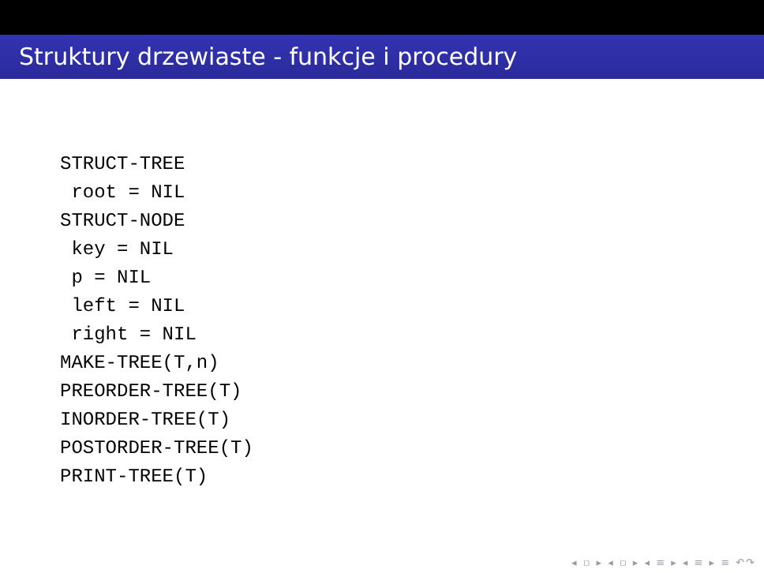Struktury drzewiaste - funkcje i procedury
STRUCT-TREE
 root = NIL
STRUCT-NODE
 key = NIL
 p = NIL
 left = NIL
 right = NIL
MAKE-TREE(T,n)
PREORDER-TREE(T)
INORDER-TREE(T)
POSTORDER-TREE(T)
PRINT-TREE(T)
◂ ▫ ▸ ◂ ▫ ▸ ◂ ≡ ▸ ◂ ≡ ▸ ≡ ↶↷